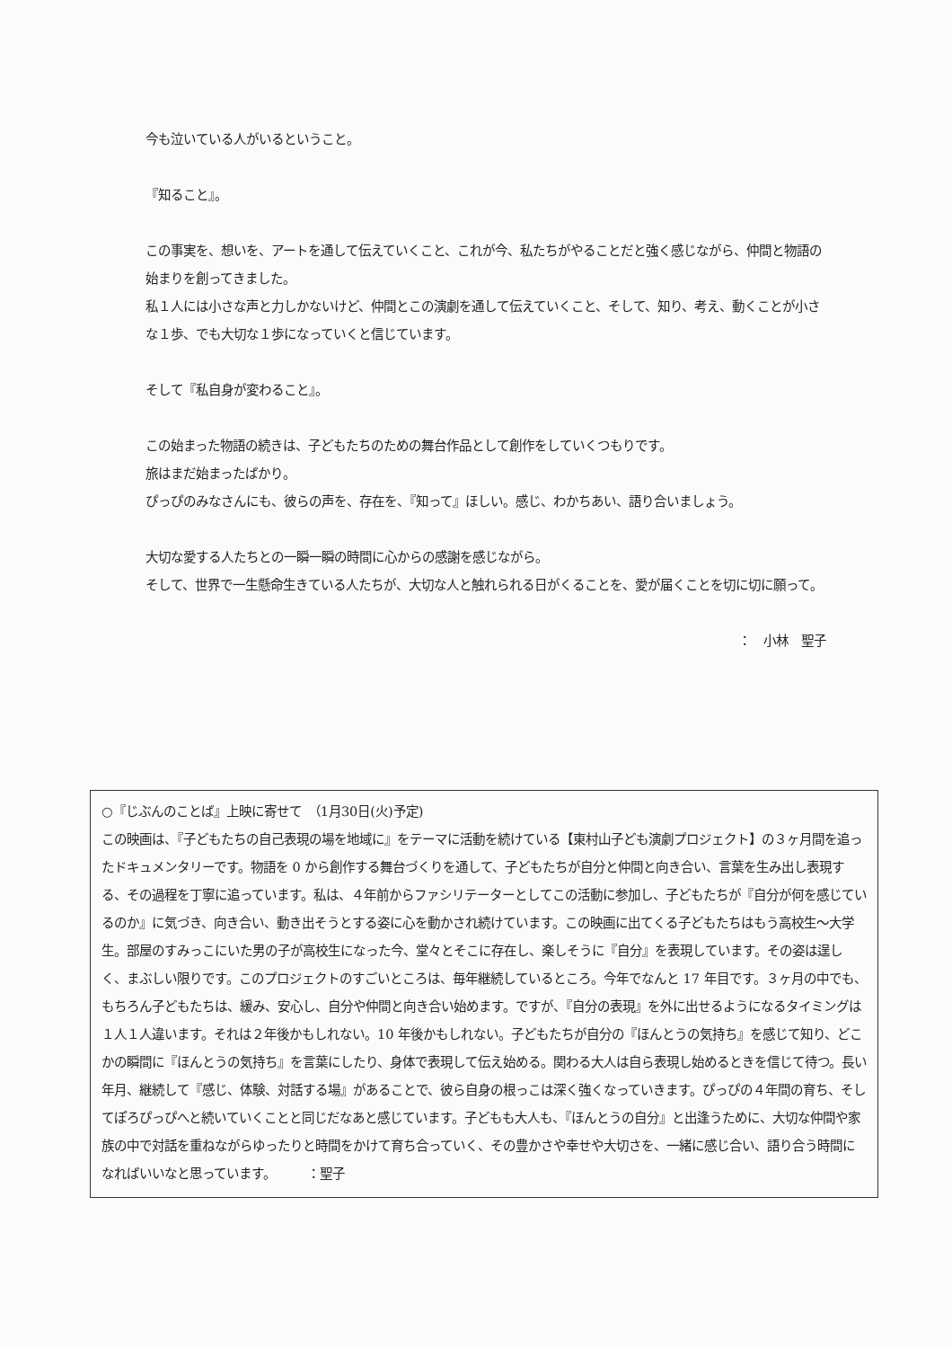今も泣いている人がいるということ。
『知ること』。
この事実を、想いを、アートを通して伝えていくこと、これが今、私たちがやることだと強く感じながら、仲間と物語の始まりを創ってきました。
私１人には小さな声と力しかないけど、仲間とこの演劇を通して伝えていくこと、そして、知り、考え、動くことが小さな１歩、でも大切な１歩になっていくと信じています。
そして『私自身が変わること』。
この始まった物語の続きは、子どもたちのための舞台作品として創作をしていくつもりです。
旅はまだ始まったばかり。
ぴっぴのみなさんにも、彼らの声を、存在を、『知って』ほしい。感じ、わかちあい、語り合いましょう。
大切な愛する人たちとの一瞬一瞬の時間に心からの感謝を感じながら。
そして、世界で一生懸命生きている人たちが、大切な人と触れられる日がくることを、愛が届くことを切に切に願って。
：　小林　聖子
○『じぶんのことば』上映に寄せて　（1月30日(火)予定)
この映画は、『子どもたちの自己表現の場を地域に』をテーマに活動を続けている【東村山子ども演劇プロジェクト】の３ヶ月間を追ったドキュメンタリーです。物語を 0 から創作する舞台づくりを通して、子どもたちが自分と仲間と向き合い、言葉を生み出し表現する、その過程を丁寧に追っています。私は、４年前からファシリテーターとしてこの活動に参加し、子どもたちが『自分が何を感じているのか』に気づき、向き合い、動き出そうとする姿に心を動かされ続けています。この映画に出てくる子どもたちはもう高校生～大学生。部屋のすみっこにいた男の子が高校生になった今、堂々とそこに存在し、楽しそうに『自分』を表現しています。その姿は逞しく、まぶしい限りです。このプロジェクトのすごいところは、毎年継続しているところ。今年でなんと 17 年目です。３ヶ月の中でも、もちろん子どもたちは、緩み、安心し、自分や仲間と向き合い始めます。ですが、『自分の表現』を外に出せるようになるタイミングは１人１人違います。それは２年後かもしれない。10 年後かもしれない。子どもたちが自分の『ほんとうの気持ち』を感じて知り、どこかの瞬間に『ほんとうの気持ち』を言葉にしたり、身体で表現して伝え始める。関わる大人は自ら表現し始めるときを信じて待つ。長い年月、継続して『感じ、体験、対話する場』があることで、彼ら自身の根っこは深く強くなっていきます。ぴっぴの４年間の育ち、そしてぽろぴっぴへと続いていくことと同じだなあと感じています。子どもも大人も、『ほんとうの自分』と出逢うために、大切な仲間や家族の中で対話を重ねながらゆったりと時間をかけて育ち合っていく、その豊かさや幸せや大切さを、一緒に感じ合い、語り合う時間になればいいなと思っています。　　　：聖子